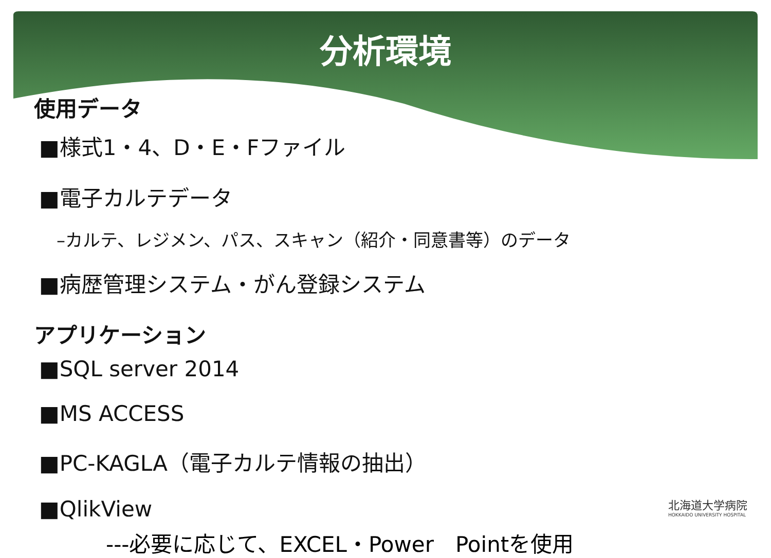分析環境
使用データ
■様式1・4、D・E・Fファイル
■電子カルテデータ
–カルテ、レジメン、パス、スキャン（紹介・同意書等）のデータ
■病歴管理システム・がん登録システム
アプリケーション
■SQL server 2014
■MS ACCESS
■PC-KAGLA（電子カルテ情報の抽出）
■QlikView
---必要に応じて、EXCEL・Power　Pointを使用
北海道大学病院
HOKKAIDO UNIVERSITY HOSPITAL